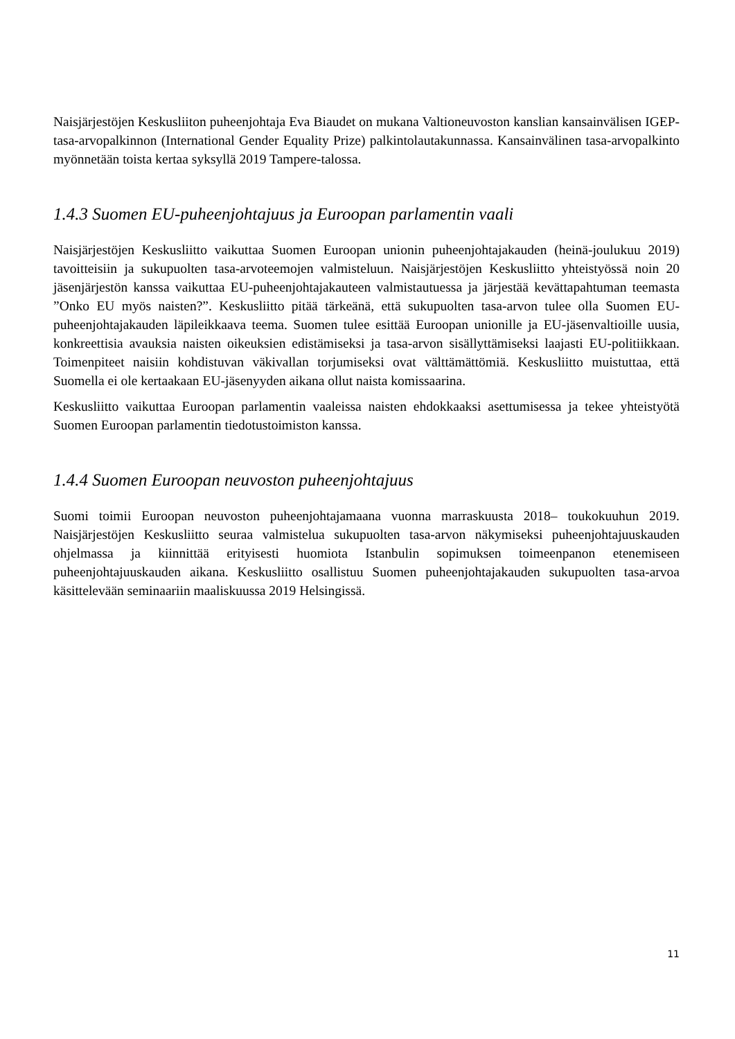Naisjärjestöjen Keskusliiton puheenjohtaja Eva Biaudet on mukana Valtioneuvoston kanslian kansainvälisen IGEP-tasa-arvopalkinnon (International Gender Equality Prize) palkintolautakunnassa. Kansainvälinen tasa-arvopalkinto myönnetään toista kertaa syksyllä 2019 Tampere-talossa.
1.4.3 Suomen EU-puheenjohtajuus ja Euroopan parlamentin vaali
Naisjärjestöjen Keskusliitto vaikuttaa Suomen Euroopan unionin puheenjohtajakauden (heinä-joulukuu 2019) tavoitteisiin ja sukupuolten tasa-arvoteemojen valmisteluun. Naisjärjestöjen Keskusliitto yhteistyössä noin 20 jäsenjärjestön kanssa vaikuttaa EU-puheenjohtajakauteen valmistautuessa ja järjestää kevättapahtuman teemasta ”Onko EU myös naisten?”. Keskusliitto pitää tärkeänä, että sukupuolten tasa-arvon tulee olla Suomen EU-puheenjohtajakauden läpileikkaava teema. Suomen tulee esittää Euroopan unionille ja EU-jäsenvaltioille uusia, konkreettisia avauksia naisten oikeuksien edistämiseksi ja tasa-arvon sisällyttämiseksi laajasti EU-politiikkaan. Toimenpiteet naisiin kohdistuvan väkivallan torjumiseksi ovat välttämättömiä. Keskusliitto muistuttaa, että Suomella ei ole kertaakaan EU-jäsenyyden aikana ollut naista komissaarina.
Keskusliitto vaikuttaa Euroopan parlamentin vaaleissa naisten ehdokkaaksi asettumisessa ja tekee yhteistyötä Suomen Euroopan parlamentin tiedotustoimiston kanssa.
1.4.4 Suomen Euroopan neuvoston puheenjohtajuus
Suomi toimii Euroopan neuvoston puheenjohtajamaana vuonna marraskuusta 2018– toukokuuhun 2019. Naisjärjestöjen Keskusliitto seuraa valmistelua sukupuolten tasa-arvon näkymiseksi puheenjohtajuuskauden ohjelmassa ja kiinnittää erityisesti huomiota Istanbulin sopimuksen toimeenpanon etenemiseen puheenjohtajuuskauden aikana. Keskusliitto osallistuu Suomen puheenjohtajakauden sukupuolten tasa-arvoa käsittelevään seminaariin maaliskuussa 2019 Helsingissä.
11